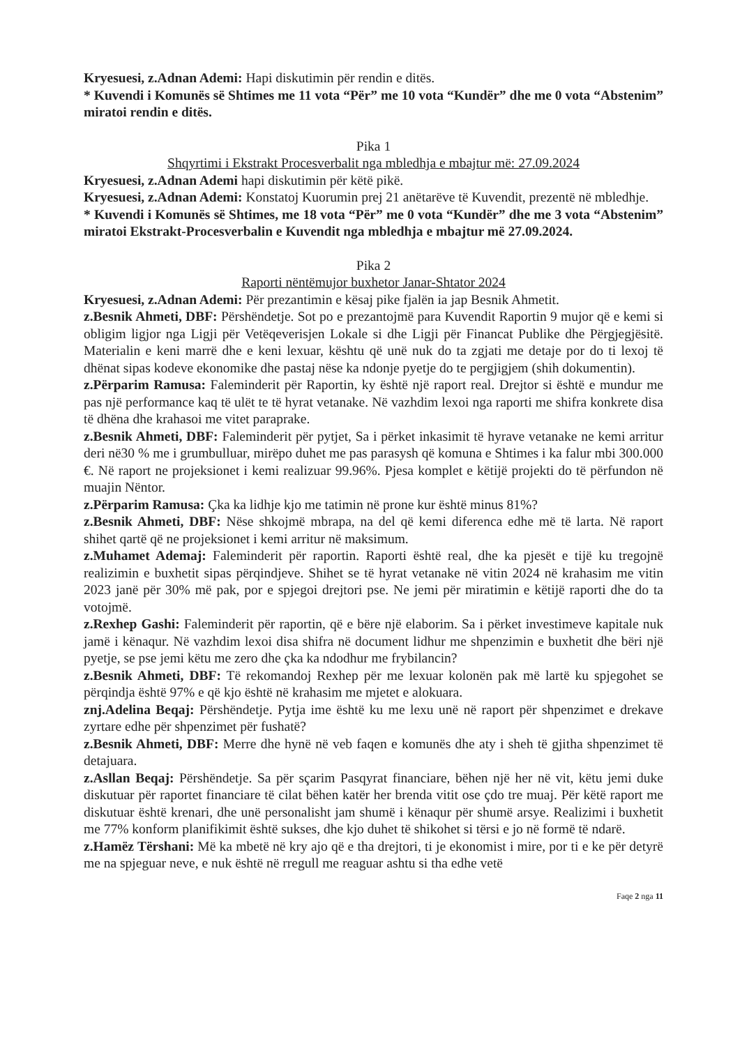Kryesuesi, z.Adnan Ademi: Hapi diskutimin për rendin e ditës.
* Kuvendi i Komunës së Shtimes me 11 vota “Për” me 10 vota “Kundër” dhe me 0 vota “Abstenim” miratoi rendin e ditës.
Pika 1
Shqyrtimi i Ekstrakt Procesverbalit nga mbledhja e mbajtur më: 27.09.2024
Kryesuesi, z.Adnan Ademi hapi diskutimin për këtë pikë.
Kryesuesi, z.Adnan Ademi: Konstatoj Kuorumin prej 21 anëtarëve të Kuvendit, prezentë në mbledhje.
* Kuvendi i Komunës së Shtimes, me 18 vota “Për” me 0 vota “Kundër” dhe me 3 vota “Abstenim” miratoi Ekstrakt-Procesverbalin e Kuvendit nga mbledhja e mbajtur më 27.09.2024.
Pika 2
Raporti nëntëmujor buxhetor Janar-Shtator 2024
Kryesuesi, z.Adnan Ademi: Për prezantimin e kësaj pike fjalën ia jap Besnik Ahmetit.
z.Besnik Ahmeti, DBF: Përshëndetje. Sot po e prezantojmë para Kuvendit Raportin 9 mujor që e kemi si obligim ligjor nga Ligji për Vetëqeverisjen Lokale si dhe Ligji për Financat Publike dhe Përgjegjësitë. Materialin e keni marrë dhe e keni lexuar, kështu që unë nuk do ta zgjati me detaje por do ti lexoj të dhënat sipas kodeve ekonomike dhe pastaj nëse ka ndonje pyetje do te pergjigjem (shih dokumentin).
z.Përparim Ramusa: Faleminderit për Raportin, ky është një raport real. Drejtor si është e mundur me pas një performance kaq të ulët te të hyrat vetanake. Në vazhdim lexoi nga raporti me shifra konkrete disa të dhëna dhe krahasoi me vitet paraprake.
z.Besnik Ahmeti, DBF: Faleminderit për pytjet, Sa i përket inkasimit të hyrave vetanake ne kemi arritur deri në30 % me i grumbulluar, mirëpo duhet me pas parasysh që komuna e Shtimes i ka falur mbi 300.000 €. Në raport ne projeksionet i kemi realizuar 99.96%. Pjesa komplet e këtijë projekti do të përfundon në muajin Nëntor.
z.Përparim Ramusa: Çka ka lidhje kjo me tatimin në prone kur është minus 81%?
z.Besnik Ahmeti, DBF: Nëse shkojmë mbrapa, na del që kemi diferenca edhe më të larta. Në raport shihet qartë që ne projeksionet i kemi arritur në maksimum.
z.Muhamet Ademaj: Faleminderit për raportin. Raporti është real, dhe ka pjesët e tijë ku tregojnë realizimin e buxhetit sipas përqindjeve. Shihet se të hyrat vetanake në vitin 2024 në krahasim me vitin 2023 janë për 30% më pak, por e spjegoi drejtori pse. Ne jemi për miratimin e këtijë raporti dhe do ta votojmë.
z.Rexhep Gashi: Faleminderit për raportin, që e bëre një elaborim. Sa i përket investimeve kapitale nuk jamë i kënaqur. Në vazhdim lexoi disa shifra në document lidhur me shpenzimin e buxhetit dhe bëri një pyetje, se pse jemi këtu me zero dhe çka ka ndodhur me frybilancin?
z.Besnik Ahmeti, DBF: Të rekomandoj Rexhep për me lexuar kolonën pak më lartë ku spjegohet se përqindja është 97% e që kjo është në krahasim me mjetet e alokuara.
znj.Adelina Beqaj: Përshëndetje. Pytja ime është ku me lexu unë në raport për shpenzimet e drekave zyrtare edhe për shpenzimet për fushatë?
z.Besnik Ahmeti, DBF: Merre dhe hynë në veb faqen e komunës dhe aty i sheh të gjitha shpenzimet të detajuara.
z.Asllan Beqaj: Përshëndetje. Sa për sçarim Pasqyrat financiare, bëhen një her në vit, këtu jemi duke diskutuar për raportet financiare të cilat bëhen katër her brenda vitit ose çdo tre muaj. Për këtë raport me diskutuar është krenari, dhe unë personalisht jam shumë i kënaqur për shumë arsye. Realizimi i buxhetit me 77% konform planifikimit është sukses, dhe kjo duhet të shikohet si tërsi e jo në formë të ndarë.
z.Hamëz Tërshani: Më ka mbetë në kry ajo që e tha drejtori, ti je ekonomist i mire, por ti e ke për detyrë me na spjeguar neve, e nuk është në rregull me reaguar ashtu si tha edhe vetë
Faqe 2 nga 11